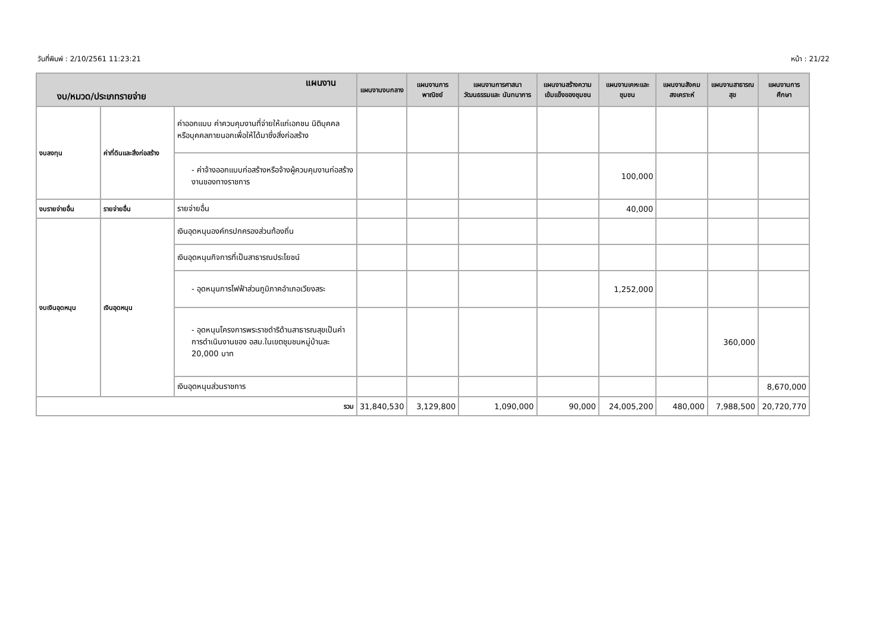วันที่พิมพ์ : 2/10/2561 11:23:21 หน้า : 21/22
| แผนงาน งบ/หมวด/ประเภทรายจ่าย | | | แผนงานงบกลาง | แผนงานการ พาณิชย์ | แผนงานการศาสนา วัฒนธรรมและ นันทนาการ | แผนงานสร้างความ เข้มแข็งของชุมชน | แผนงานเคหะและ ชุมชน | แผนงานสังคม สงเคราะห์ | แผนงานสาธารณ สุข | แผนงานการศึกษา |
| --- | --- | --- | --- | --- | --- | --- | --- | --- | --- | --- |
| งบลงทุน | ค่าที่ดินและสิ่งก่อสร้าง | ค่าออกแบบ ค่าควบคุมงานที่จ่ายให้แก่เอกชน นิติบุคคล หรือบุคคลภายนอกเพื่อให้ได้มาซึ่งสิ่งก่อสร้าง | | | | | | | | |
| | | - ค่าจ้างออกแบบก่อสร้างหรือจ้างผู้ควบคุมงานก่อสร้างงานของทางราชการ | | | | | 100,000 | | | |
| งบรายจ่ายอื่น | รายจ่ายอื่น | รายจ่ายอื่น | | | | | 40,000 | | | |
| งบเงินอุดหนุน | เงินอุดหนุน | เงินอุดหนุนองค์กรปกครองส่วนท้องถิ่น | | | | | | | | |
| | | เงินอุดหนุนกิจการที่เป็นสาธารณประโยชน์ | | | | | | | | |
| | | - อุดหนุนการไฟฟ้าส่วนภูมิภาคอำเภอเวียงสระ | | | | | 1,252,000 | | | |
| | | - อุดหนุนโครงการพระราชดำริด้านสาธารณสุขเป็นค่าการดำเนินงานของ อสม.ในเขตชุมชนหมู่บ้านละ 20,000 บาท | | | | | | | 360,000 | |
| | | เงินอุดหนุนส่วนราชการ | | | | | | | | 8,670,000 |
| รวม | | | 31,840,530 | 3,129,800 | 1,090,000 | 90,000 | 24,005,200 | 480,000 | 7,988,500 | 20,720,770 |